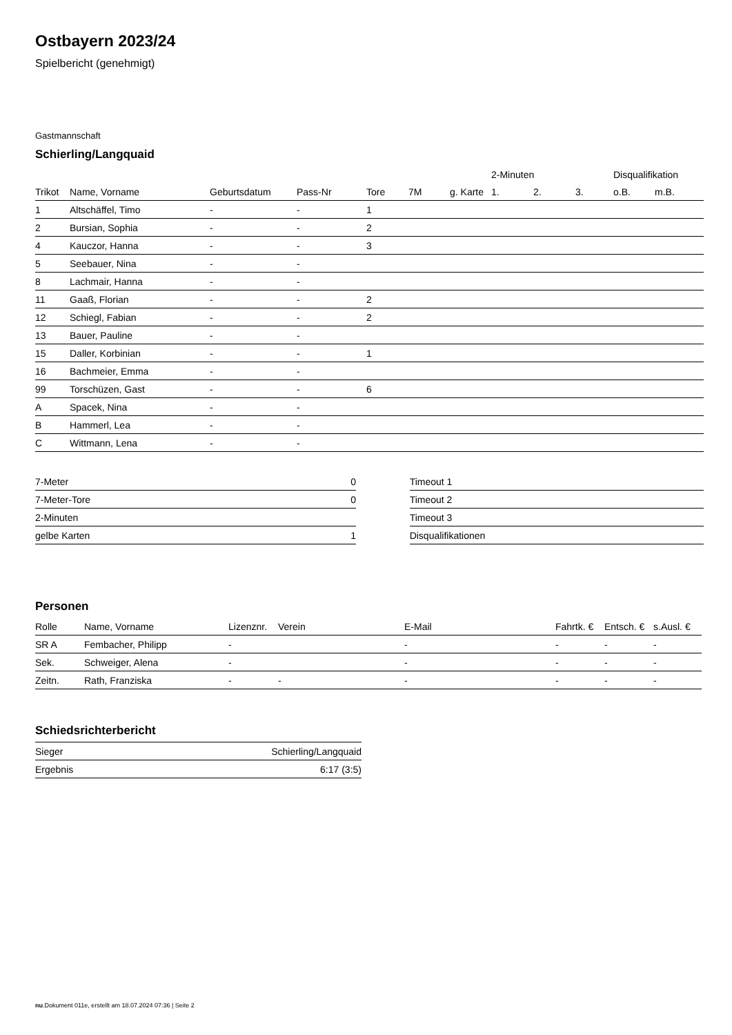Ostbayern 2023/24
Spielbericht (genehmigt)
Gastmannschaft
Schierling/Langquaid
| | | | | | | | 2-Minuten | | | Disqualifikation | |
| --- | --- | --- | --- | --- | --- | --- | --- | --- | --- | --- | --- |
| Trikot | Name, Vorname | Geburtsdatum | Pass-Nr | Tore | 7M | g. Karte | 1. | 2. | 3. | o.B. | m.B. |
| 1 | Altschäffel, Timo | - | - | 1 | | | | | | | |
| 2 | Bursian, Sophia | - | - | 2 | | | | | | | |
| 4 | Kauczor, Hanna | - | - | 3 | | | | | | | |
| 5 | Seebauer, Nina | - | - | | | | | | | | |
| 8 | Lachmair, Hanna | - | - | | | | | | | | |
| 11 | Gaaß, Florian | - | - | 2 | | | | | | | |
| 12 | Schiegl, Fabian | - | - | 2 | | | | | | | |
| 13 | Bauer, Pauline | - | - | | | | | | | | |
| 15 | Daller, Korbinian | - | - | 1 | | | | | | | |
| 16 | Bachmeier, Emma | - | - | | | | | | | | |
| 99 | Torschüzen, Gast | - | - | 6 | | | | | | | |
| A | Spacek, Nina | - | - | | | | | | | | |
| B | Hammerl, Lea | - | - | | | | | | | | |
| C | Wittmann, Lena | - | - | | | | | | | | |
| 7-Meter | 0 |
| 7-Meter-Tore | 0 |
| 2-Minuten | |
| gelbe Karten | 1 |
| Timeout 1 |
| Timeout 2 |
| Timeout 3 |
| Disqualifikationen |
Personen
| Rolle | Name, Vorname | Lizenznr. | Verein | E-Mail | Fahrtk. € | Entsch. € | s.Ausl. € |
| --- | --- | --- | --- | --- | --- | --- | --- |
| SR A | Fembacher, Philipp | - | | - | - | - | - |
| Sek. | Schweiger, Alena | - | | - | - | - | - |
| Zeitn. | Rath, Franziska | - | - | - | - | - | - |
Schiedsrichterbericht
| Sieger | Schierling/Langquaid |
| Ergebnis | 6:17 (3:5) |
nu.Dokument 011e, erstellt am 18.07.2024 07:36 | Seite 2